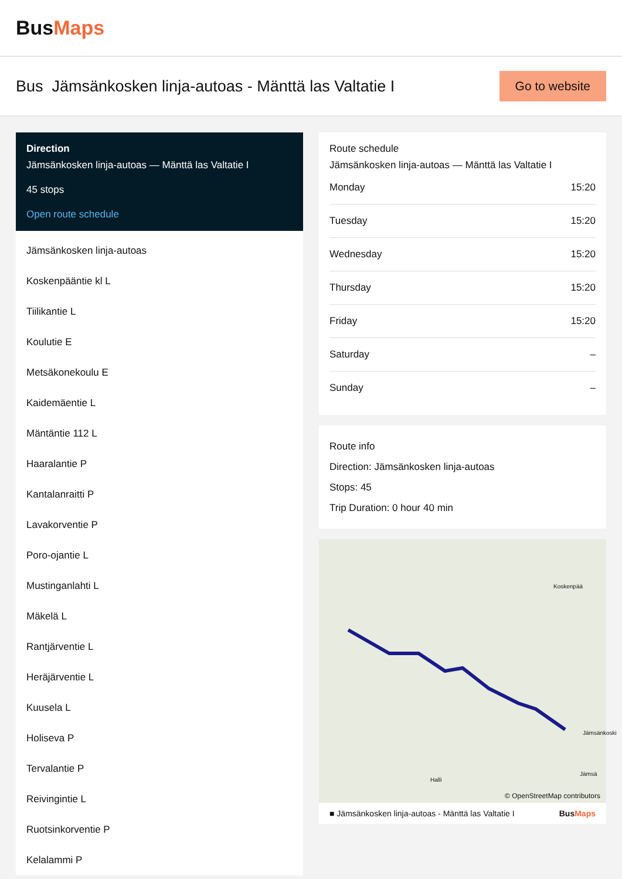BusMaps
Bus Jämsänkosken linja-autoas - Mänttä las Valtatie I
Go to website
Direction
Jämsänkosken linja-autoas — Mänttä las Valtatie I
45 stops
Open route schedule
Jämsänkosken linja-autoas
Koskenpääntie kl L
Tiilikantie L
Koulutie E
Metsäkonekoulu E
Kaidemäentie L
Mäntäntie 112 L
Haaralantie P
Kantalanraitti P
Lavakorventie P
Poro-ojantie L
Mustinganlahti L
Mäkelä L
Rantjärventie L
Heräjärventie L
Kuusela L
Holiseva P
Tervalantie P
Reivingintie L
Ruotsinkorventie P
Kelalammi P
Route schedule
Jämsänkosken linja-autoas — Mänttä las Valtatie I
| Monday | 15:20 |
| Tuesday | 15:20 |
| Wednesday | 15:20 |
| Thursday | 15:20 |
| Friday | 15:20 |
| Saturday | – |
| Sunday | – |
Route info
Direction: Jämsänkosken linja-autoas
Stops: 45
Trip Duration: 0 hour 40 min
Koskenpää
Jämsänkoski
Halli
Jämsä
© OpenStreetMap contributors
■ Jämsänkosken linja-autoas - Mänttä las Valtatie I BusMaps